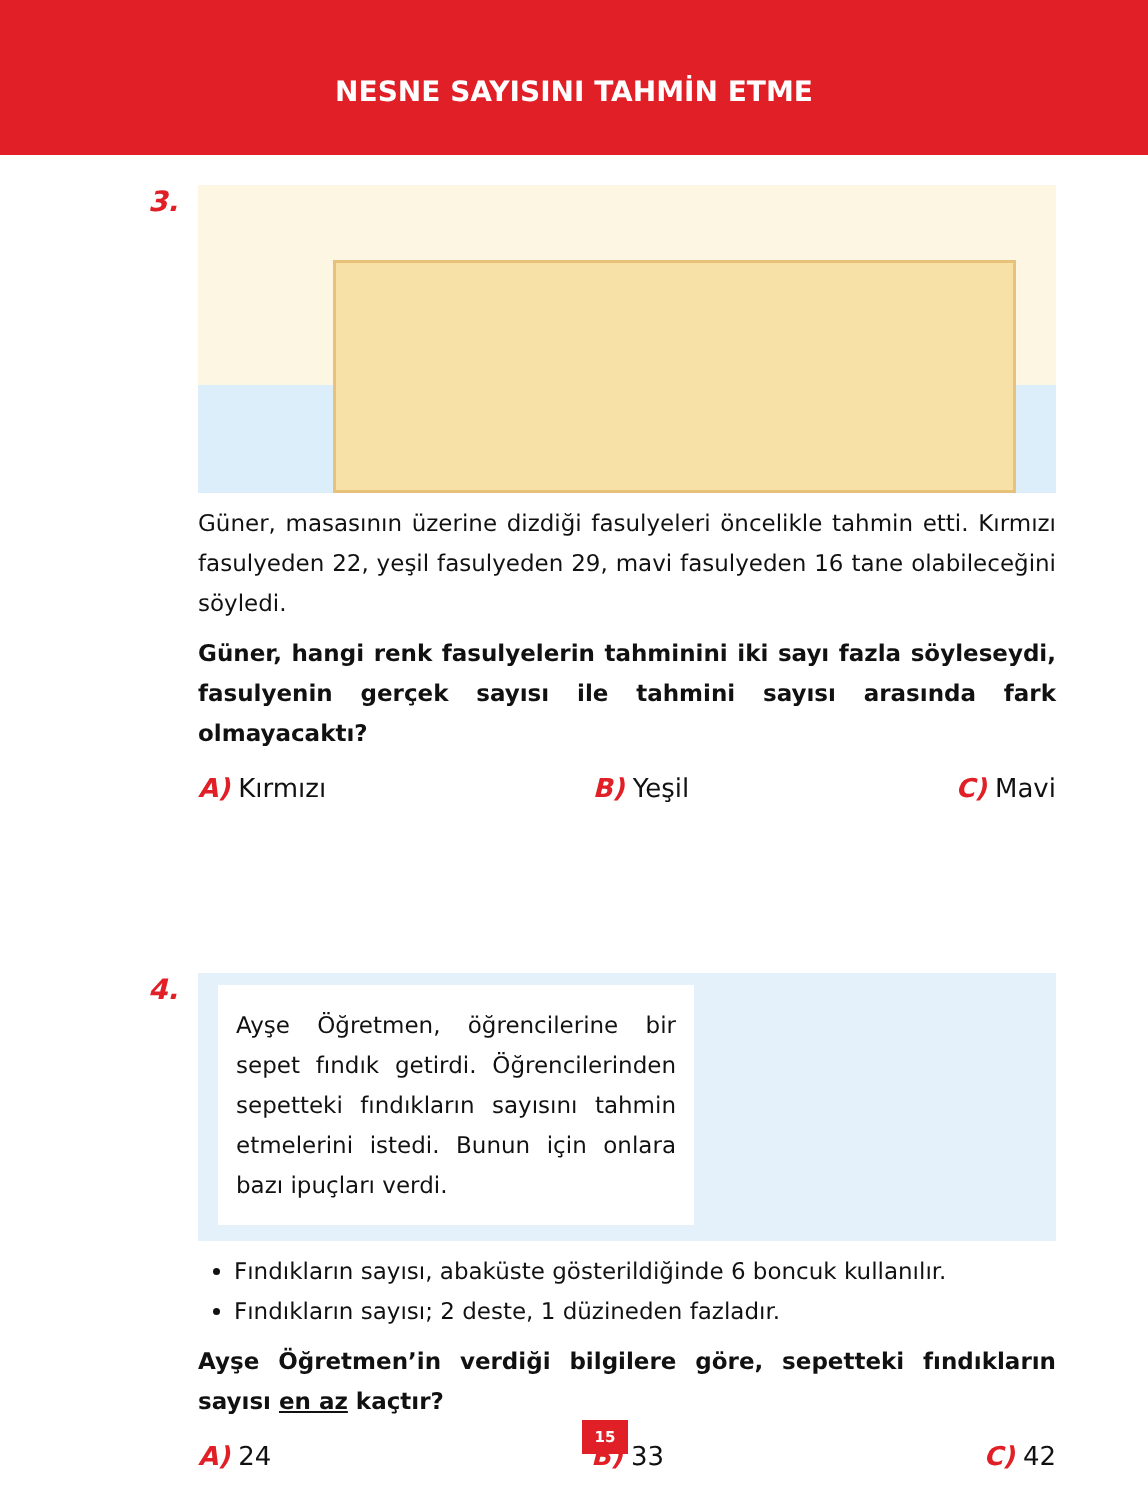NESNE SAYISINI TAHMİN ETME
3.
Güner, masasının üzerine dizdiği fasulyeleri öncelikle tahmin etti. Kırmızı fasulyeden 22, yeşil fasulyeden 29, mavi fasulyeden 16 tane olabileceğini söyledi.
Güner, hangi renk fasulyelerin tahminini iki sayı fazla söyleseydi, fasulyenin gerçek sayısı ile tahmini sayısı arasında fark olmayacaktı?
A) Kırmızı B) Yeşil C) Mavi
4.
Ayşe Öğretmen, öğrencilerine bir sepet fındık getirdi. Öğrencilerinden sepetteki fındıkların sayısını tahmin etmelerini istedi. Bunun için onlara bazı ipuçları verdi.
Fındıkların sayısı, abaküste gösterildiğinde 6 boncuk kullanılır.
Fındıkların sayısı; 2 deste, 1 düzineden fazladır.
Ayşe Öğretmen’in verdiği bilgilere göre, sepetteki fındıkların sayısı en az kaçtır?
A) 24 B) 33 C) 42
15